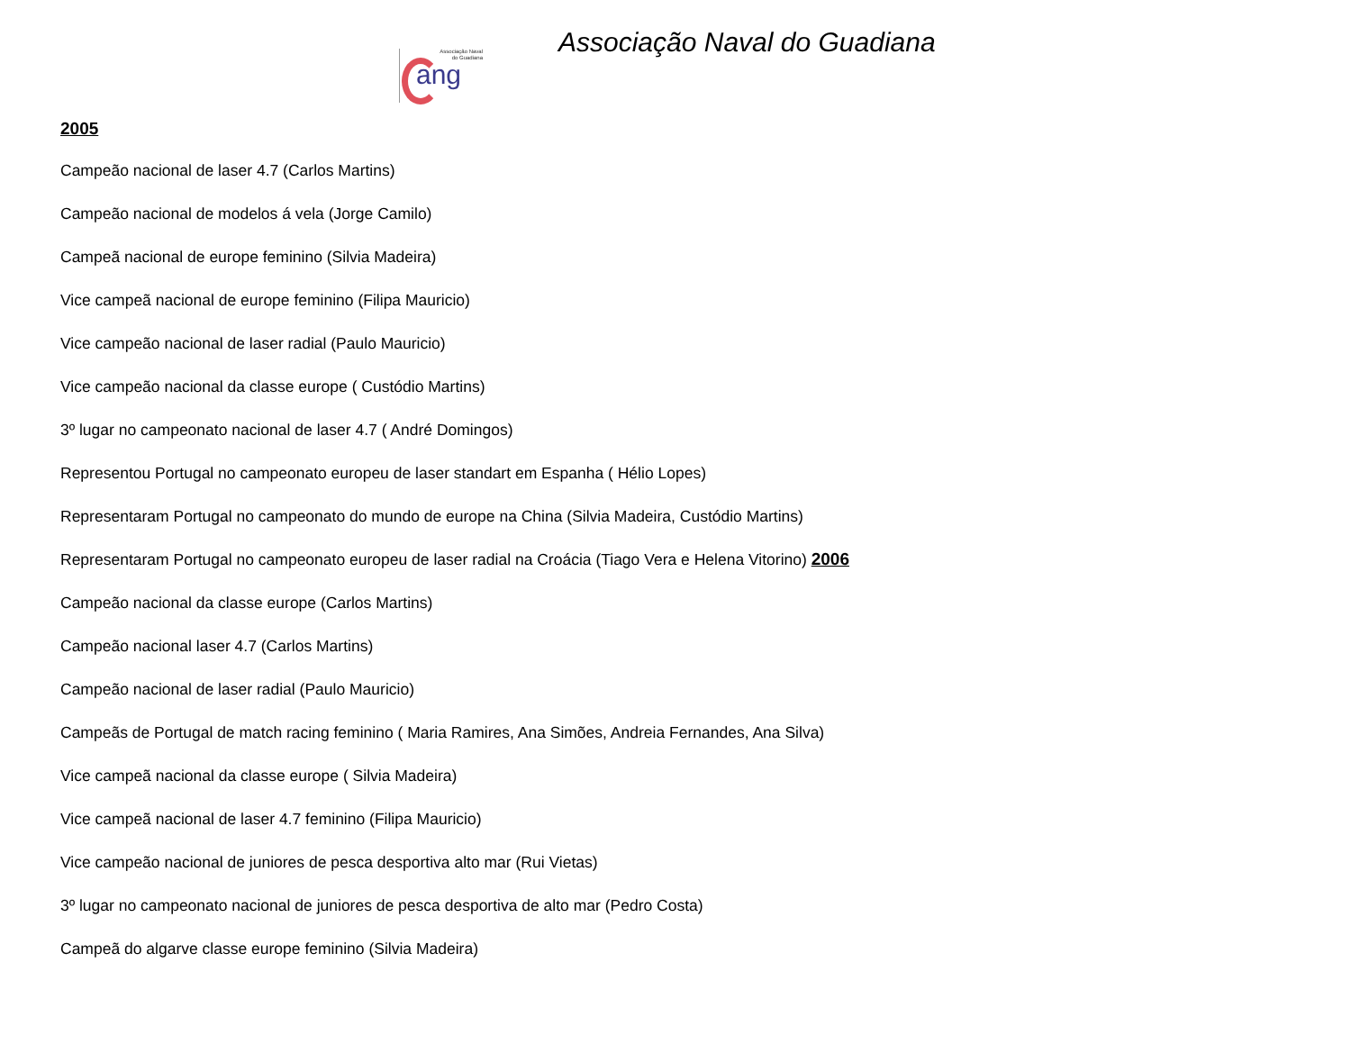Associação Naval
do Guadiana
ang
Associação Naval do Guadiana
2005
Campeão nacional de laser 4.7 (Carlos Martins)
Campeão nacional de modelos á vela (Jorge Camilo)
Campeã nacional de europe feminino (Silvia Madeira)
Vice campeã nacional de europe feminino (Filipa Mauricio)
Vice campeão nacional de laser radial (Paulo Mauricio)
Vice campeão nacional da classe europe ( Custódio Martins)
3º lugar no campeonato nacional de laser 4.7 ( André Domingos)
Representou Portugal no campeonato europeu de laser standart em Espanha ( Hélio Lopes)
Representaram Portugal no campeonato do mundo de europe na China (Silvia Madeira, Custódio Martins)
Representaram Portugal no campeonato europeu de laser radial na Croácia (Tiago Vera e Helena Vitorino) 2006
Campeão nacional da classe europe (Carlos Martins)
Campeão nacional laser 4.7 (Carlos Martins)
Campeão nacional de laser radial (Paulo Mauricio)
Campeãs de Portugal de match racing feminino ( Maria Ramires, Ana Simões, Andreia Fernandes, Ana Silva)
Vice campeã nacional da classe europe ( Silvia Madeira)
Vice campeã nacional de laser 4.7 feminino (Filipa Mauricio)
Vice campeão nacional de juniores de pesca desportiva alto mar (Rui Vietas)
3º lugar no campeonato nacional de juniores de pesca desportiva de alto mar (Pedro Costa)
Campeã do algarve classe europe feminino (Silvia Madeira)